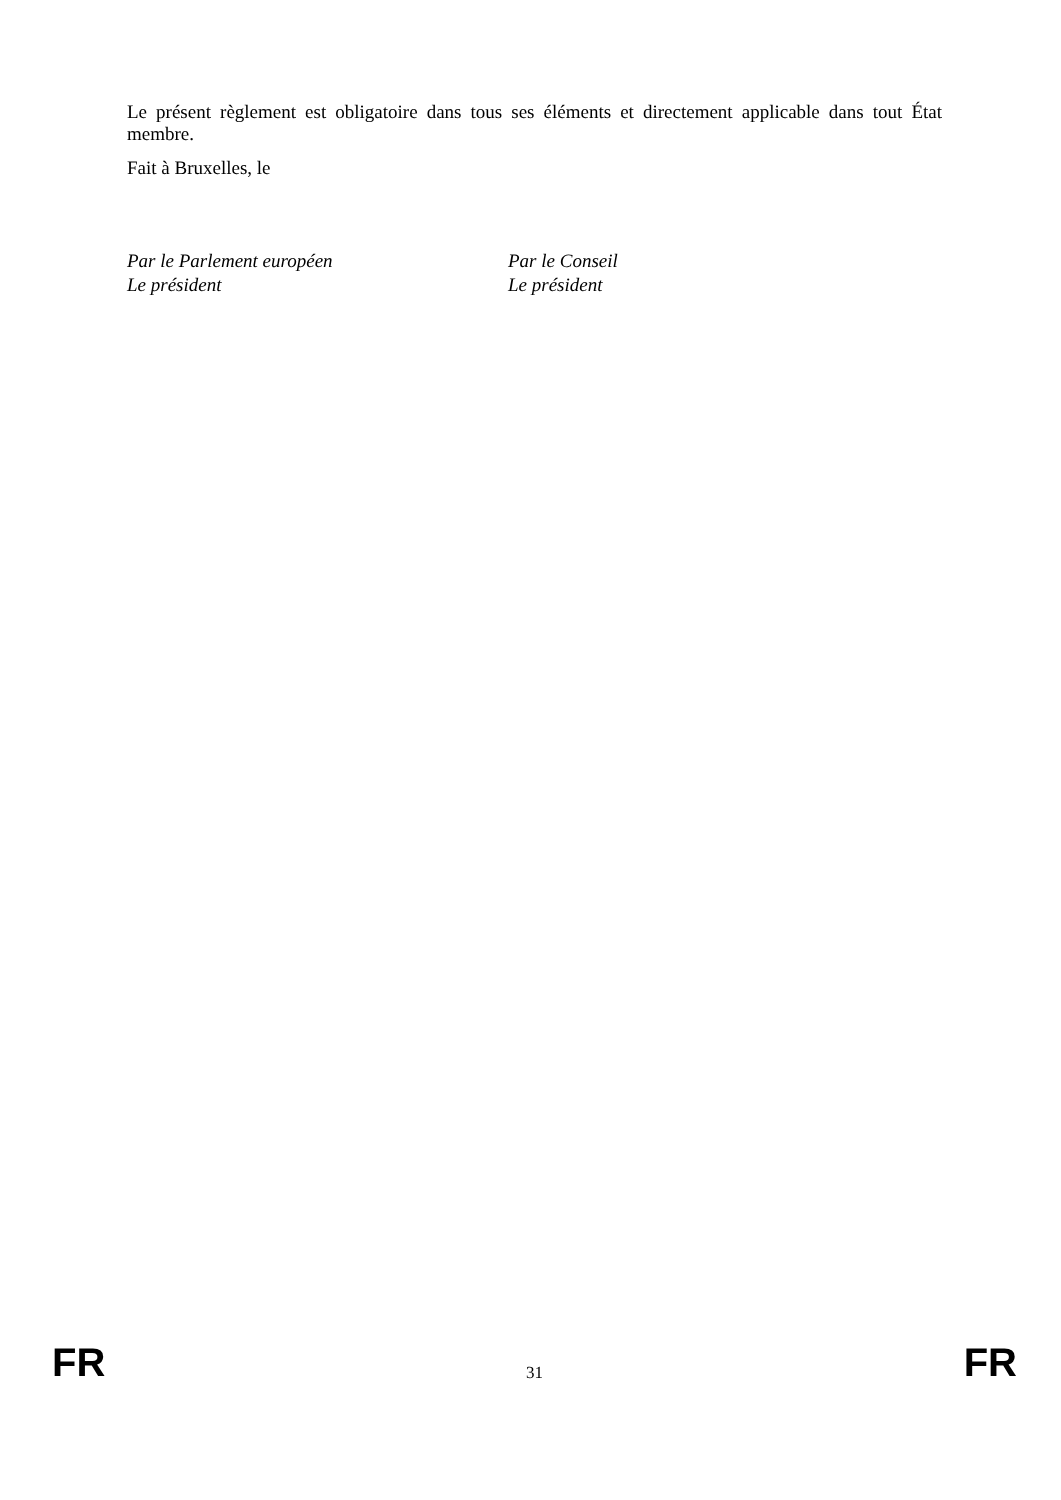Le présent règlement est obligatoire dans tous ses éléments et directement applicable dans tout État membre.
Fait à Bruxelles, le
Par le Parlement européen
Le président
Par le Conseil
Le président
FR 31 FR